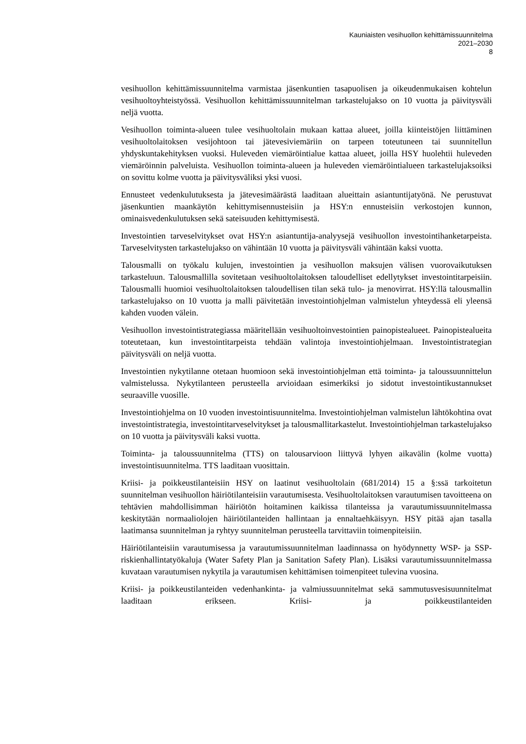Kauniaisten vesihuollon kehittämissuunnitelma
2021–2030
8
vesihuollon kehittämissuunnitelma varmistaa jäsenkuntien tasapuolisen ja oikeudenmukaisen kohtelun vesihuoltoyhteistyössä. Vesihuollon kehittämissuunnitelman tarkastelujakso on 10 vuotta ja päivitysväli neljä vuotta.
Vesihuollon toiminta-alueen tulee vesihuoltolain mukaan kattaa alueet, joilla kiinteistöjen liittäminen vesihuoltolaitoksen vesijohtoon tai jätevesiviemäriin on tarpeen toteutuneen tai suunnitellun yhdyskuntakehityksen vuoksi. Huleveden viemäröintialue kattaa alueet, joilla HSY huolehtii huleveden viemäröinnin palveluista. Vesihuollon toiminta-alueen ja huleveden viemäröintialueen tarkastelujaksoiksi on sovittu kolme vuotta ja päivitysväliksi yksi vuosi.
Ennusteet vedenkulutuksesta ja jätevesimäärästä laaditaan alueittain asiantuntijatyönä. Ne perustuvat jäsenkuntien maankäytön kehittymisennusteisiin ja HSY:n ennusteisiin verkostojen kunnon, ominaisvedenkulutuksen sekä sateisuuden kehittymisestä.
Investointien tarveselvitykset ovat HSY:n asiantuntija-analyysejä vesihuollon investointihanketarpeista. Tarveselvitysten tarkastelujakso on vähintään 10 vuotta ja päivitysväli vähintään kaksi vuotta.
Talousmalli on työkalu kulujen, investointien ja vesihuollon maksujen välisen vuorovaikutuksen tarkasteluun. Talousmallilla sovitetaan vesihuoltolaitoksen taloudelliset edellytykset investointitarpeisiin. Talousmalli huomioi vesihuoltolaitoksen taloudellisen tilan sekä tulo- ja menovirrat. HSY:llä talousmallin tarkastelujakso on 10 vuotta ja malli päivitetään investointiohjelman valmistelun yhteydessä eli yleensä kahden vuoden välein.
Vesihuollon investointistrategiassa määritellään vesihuoltoinvestointien painopistealueet. Painopistealueita toteutetaan, kun investointitarpeista tehdään valintoja investointiohjelmaan. Investointistrategian päivitysväli on neljä vuotta.
Investointien nykytilanne otetaan huomioon sekä investointiohjelman että toiminta- ja taloussuunnittelun valmistelussa. Nykytilanteen perusteella arvioidaan esimerkiksi jo sidotut investointikustannukset seuraaville vuosille.
Investointiohjelma on 10 vuoden investointisuunnitelma. Investointiohjelman valmistelun lähtökohtina ovat investointistrategia, investointitarveselvitykset ja talousmallitarkastelut. Investointiohjelman tarkastelujakso on 10 vuotta ja päivitysväli kaksi vuotta.
Toiminta- ja taloussuunnitelma (TTS) on talousarvioon liittyvä lyhyen aikavälin (kolme vuotta) investointisuunnitelma. TTS laaditaan vuosittain.
Kriisi- ja poikkeustilanteisiin HSY on laatinut vesihuoltolain (681/2014) 15 a §:ssä tarkoitetun suunnitelman vesihuollon häiriötilanteisiin varautumisesta. Vesihuoltolaitoksen varautumisen tavoitteena on tehtävien mahdollisimman häiriötön hoitaminen kaikissa tilanteissa ja varautumissuunnitelmassa keskitytään normaaliolojen häiriötilanteiden hallintaan ja ennaltaehkäisyyn. HSY pitää ajan tasalla laatimansa suunnitelman ja ryhtyy suunnitelman perusteella tarvittaviin toimenpiteisiin.
Häiriötilanteisiin varautumisessa ja varautumissuunnitelman laadinnassa on hyödynnetty WSP- ja SSP-riskienhallintatyökaluja (Water Safety Plan ja Sanitation Safety Plan). Lisäksi varautumissuunnitelmassa kuvataan varautumisen nykytila ja varautumisen kehittämisen toimenpiteet tulevina vuosina.
Kriisi- ja poikkeustilanteiden vedenhankinta- ja valmiussuunnitelmat sekä sammutusvesisuunnitelmat laaditaan erikseen. Kriisi- ja poikkeustilanteiden